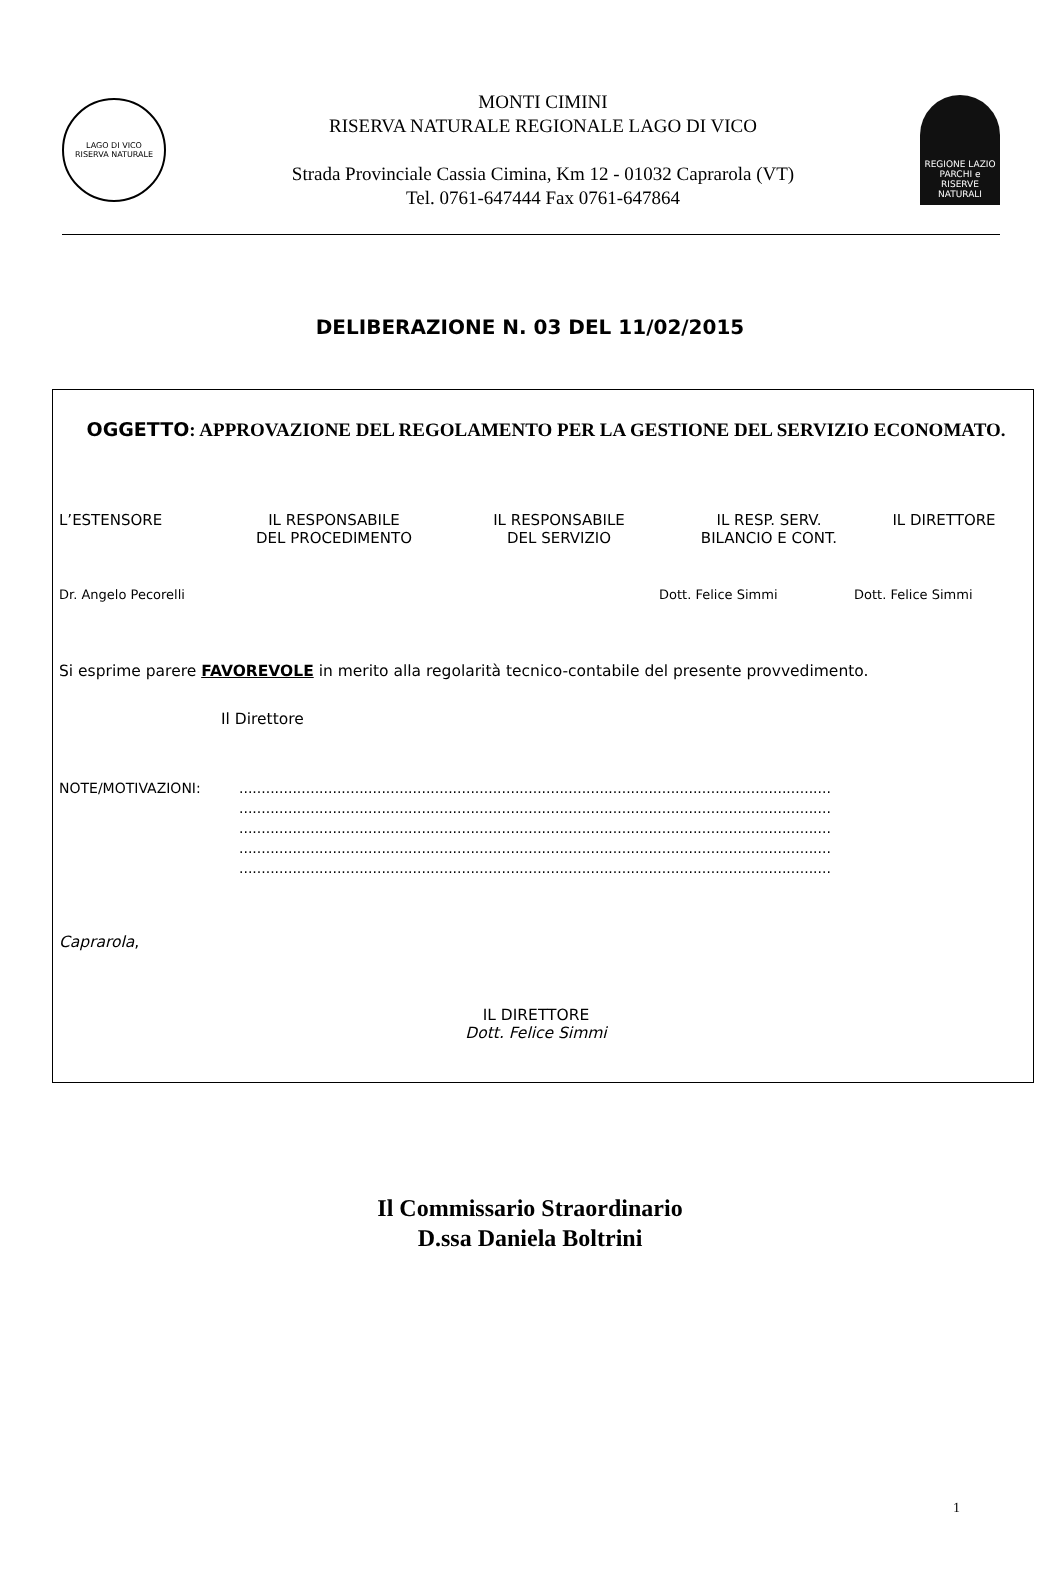LAGO DI VICO
RISERVA NATURALE
MONTI CIMINI
RISERVA NATURALE REGIONALE LAGO DI VICO
Strada Provinciale Cassia Cimina, Km 12 - 01032 Caprarola (VT)
Tel. 0761-647444 Fax 0761-647864
REGIONE LAZIO
PARCHI e RISERVE NATURALI
DELIBERAZIONE N. 03 DEL 11/02/2015
OGGETTO: APPROVAZIONE DEL REGOLAMENTO PER LA GESTIONE DEL SERVIZIO ECONOMATO.
L’ESTENSORE
IL RESPONSABILE
DEL PROCEDIMENTO
IL RESPONSABILE
DEL SERVIZIO
IL RESP. SERV.
BILANCIO E CONT.
IL DIRETTORE
Dr. Angelo Pecorelli
Dott. Felice Simmi
Dott. Felice Simmi
Si esprime parere FAVOREVOLE in merito alla regolarità tecnico-contabile del presente provvedimento.
Il Direttore
NOTE/MOTIVAZIONI: .....................................................................................................................................
.....................................................................................................................................
.....................................................................................................................................
.....................................................................................................................................
.....................................................................................................................................
Caprarola,
IL DIRETTORE
Dott. Felice Simmi
Il Commissario Straordinario
D.ssa Daniela Boltrini
1